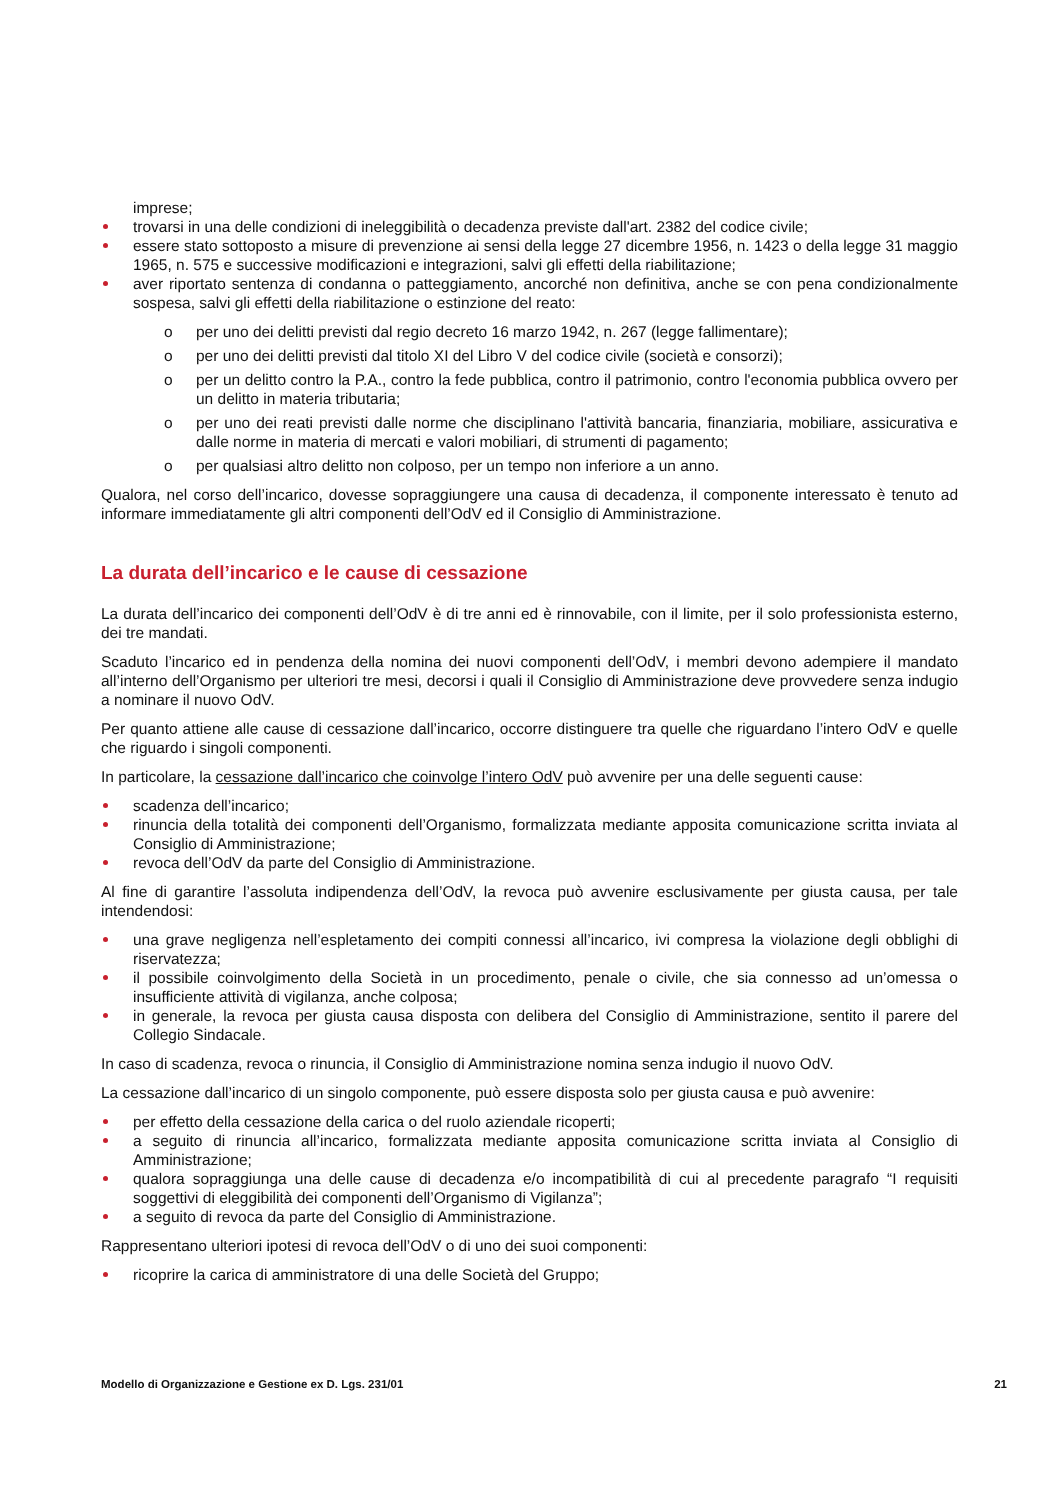imprese;
trovarsi in una delle condizioni di ineleggibilità o decadenza previste dall'art. 2382 del codice civile;
essere stato sottoposto a misure di prevenzione ai sensi della legge 27 dicembre 1956, n. 1423 o della legge 31 maggio 1965, n. 575 e successive modificazioni e integrazioni, salvi gli effetti della riabilitazione;
aver riportato sentenza di condanna o patteggiamento, ancorché non definitiva, anche se con pena condizionalmente sospesa, salvi gli effetti della riabilitazione o estinzione del reato:
o per uno dei delitti previsti dal regio decreto 16 marzo 1942, n. 267 (legge fallimentare);
o per uno dei delitti previsti dal titolo XI del Libro V del codice civile (società e consorzi);
o per un delitto contro la P.A., contro la fede pubblica, contro il patrimonio, contro l'economia pubblica ovvero per un delitto in materia tributaria;
o per uno dei reati previsti dalle norme che disciplinano l'attività bancaria, finanziaria, mobiliare, assicurativa e dalle norme in materia di mercati e valori mobiliari, di strumenti di pagamento;
o per qualsiasi altro delitto non colposo, per un tempo non inferiore a un anno.
Qualora, nel corso dell’incarico, dovesse sopraggiungere una causa di decadenza, il componente interessato è tenuto ad informare immediatamente gli altri componenti dell’OdV ed il Consiglio di Amministrazione.
La durata dell’incarico e le cause di cessazione
La durata dell’incarico dei componenti dell’OdV è di tre anni ed è rinnovabile, con il limite, per il solo professionista esterno, dei tre mandati.
Scaduto l’incarico ed in pendenza della nomina dei nuovi componenti dell’OdV, i membri devono adempiere il mandato all’interno dell’Organismo per ulteriori tre mesi, decorsi i quali il Consiglio di Amministrazione deve provvedere senza indugio a nominare il nuovo OdV.
Per quanto attiene alle cause di cessazione dall’incarico, occorre distinguere tra quelle che riguardano l’intero OdV e quelle che riguardo i singoli componenti.
In particolare, la cessazione dall’incarico che coinvolge l’intero OdV può avvenire per una delle seguenti cause:
scadenza dell’incarico;
rinuncia della totalità dei componenti dell’Organismo, formalizzata mediante apposita comunicazione scritta inviata al Consiglio di Amministrazione;
revoca dell’OdV da parte del Consiglio di Amministrazione.
Al fine di garantire l’assoluta indipendenza dell’OdV, la revoca può avvenire esclusivamente per giusta causa, per tale intendendosi:
una grave negligenza nell’espletamento dei compiti connessi all’incarico, ivi compresa la violazione degli obblighi di riservatezza;
il possibile coinvolgimento della Società in un procedimento, penale o civile, che sia connesso ad un’omessa o insufficiente attività di vigilanza, anche colposa;
in generale, la revoca per giusta causa disposta con delibera del Consiglio di Amministrazione, sentito il parere del Collegio Sindacale.
In caso di scadenza, revoca o rinuncia, il Consiglio di Amministrazione nomina senza indugio il nuovo OdV.
La cessazione dall’incarico di un singolo componente, può essere disposta solo per giusta causa e può avvenire:
per effetto della cessazione della carica o del ruolo aziendale ricoperti;
a seguito di rinuncia all’incarico, formalizzata mediante apposita comunicazione scritta inviata al Consiglio di Amministrazione;
qualora sopraggiunga una delle cause di decadenza e/o incompatibilità di cui al precedente paragrafo “I requisiti soggettivi di eleggibilità dei componenti dell’Organismo di Vigilanza”;
a seguito di revoca da parte del Consiglio di Amministrazione.
Rappresentano ulteriori ipotesi di revoca dell’OdV o di uno dei suoi componenti:
ricoprire la carica di amministratore di una delle Società del Gruppo;
Modello di Organizzazione e Gestione ex D. Lgs. 231/01 21